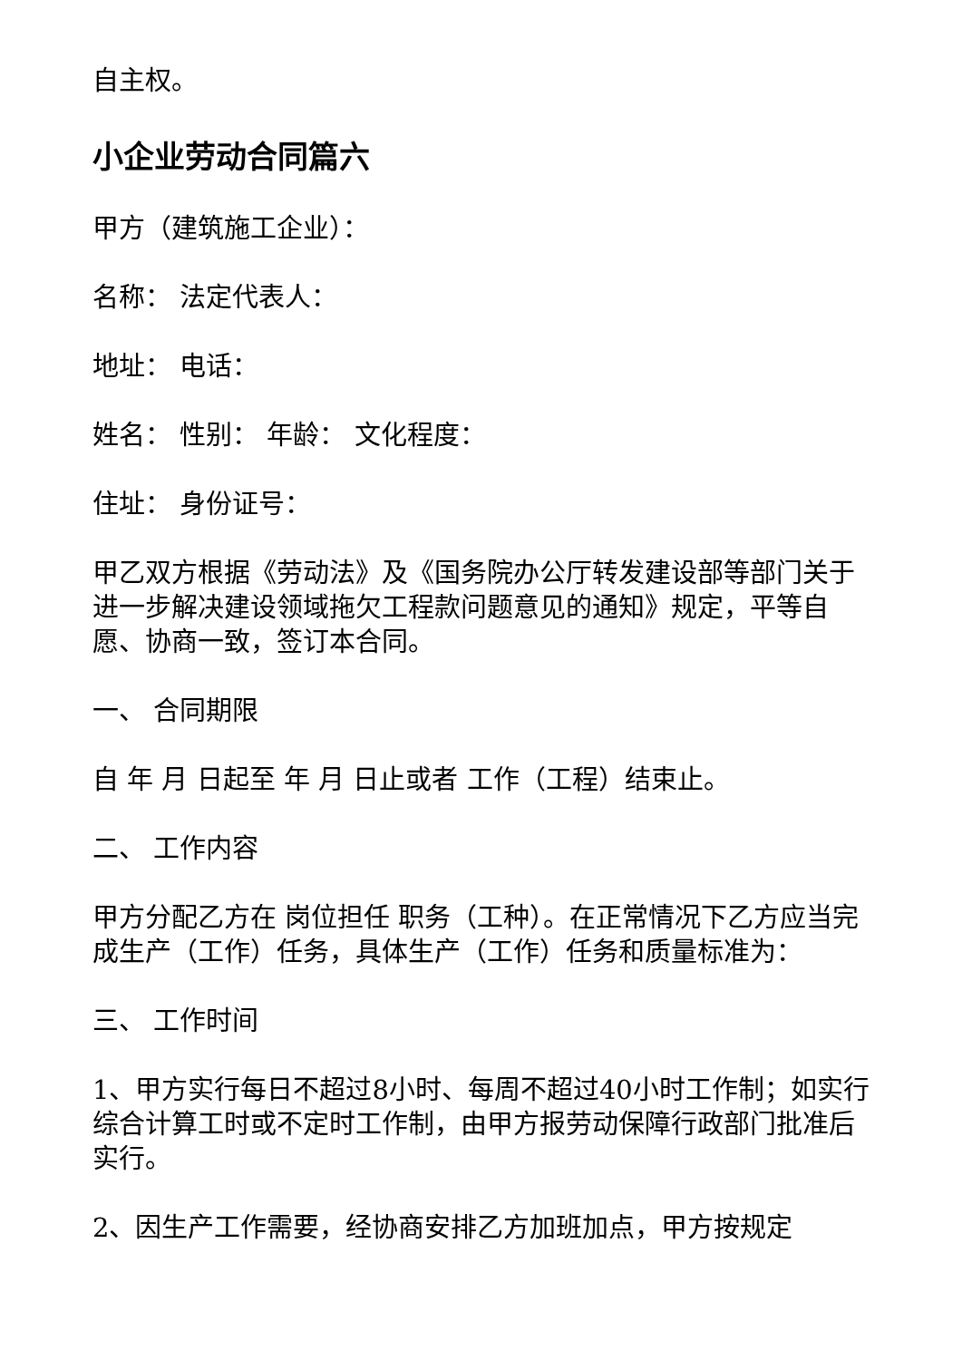自主权。
小企业劳动合同篇六
甲方（建筑施工企业）：
名称： 法定代表人：
地址： 电话：
姓名： 性别： 年龄： 文化程度：
住址： 身份证号：
甲乙双方根据《劳动法》及《国务院办公厅转发建设部等部门关于进一步解决建设领域拖欠工程款问题意见的通知》规定，平等自愿、协商一致，签订本合同。
一、 合同期限
自 年 月 日起至 年 月 日止或者 工作（工程）结束止。
二、 工作内容
甲方分配乙方在 岗位担任 职务（工种）。在正常情况下乙方应当完成生产（工作）任务，具体生产（工作）任务和质量标准为：
三、 工作时间
1、甲方实行每日不超过8小时、每周不超过40小时工作制；如实行综合计算工时或不定时工作制，由甲方报劳动保障行政部门批准后实行。
2、因生产工作需要，经协商安排乙方加班加点，甲方按规定